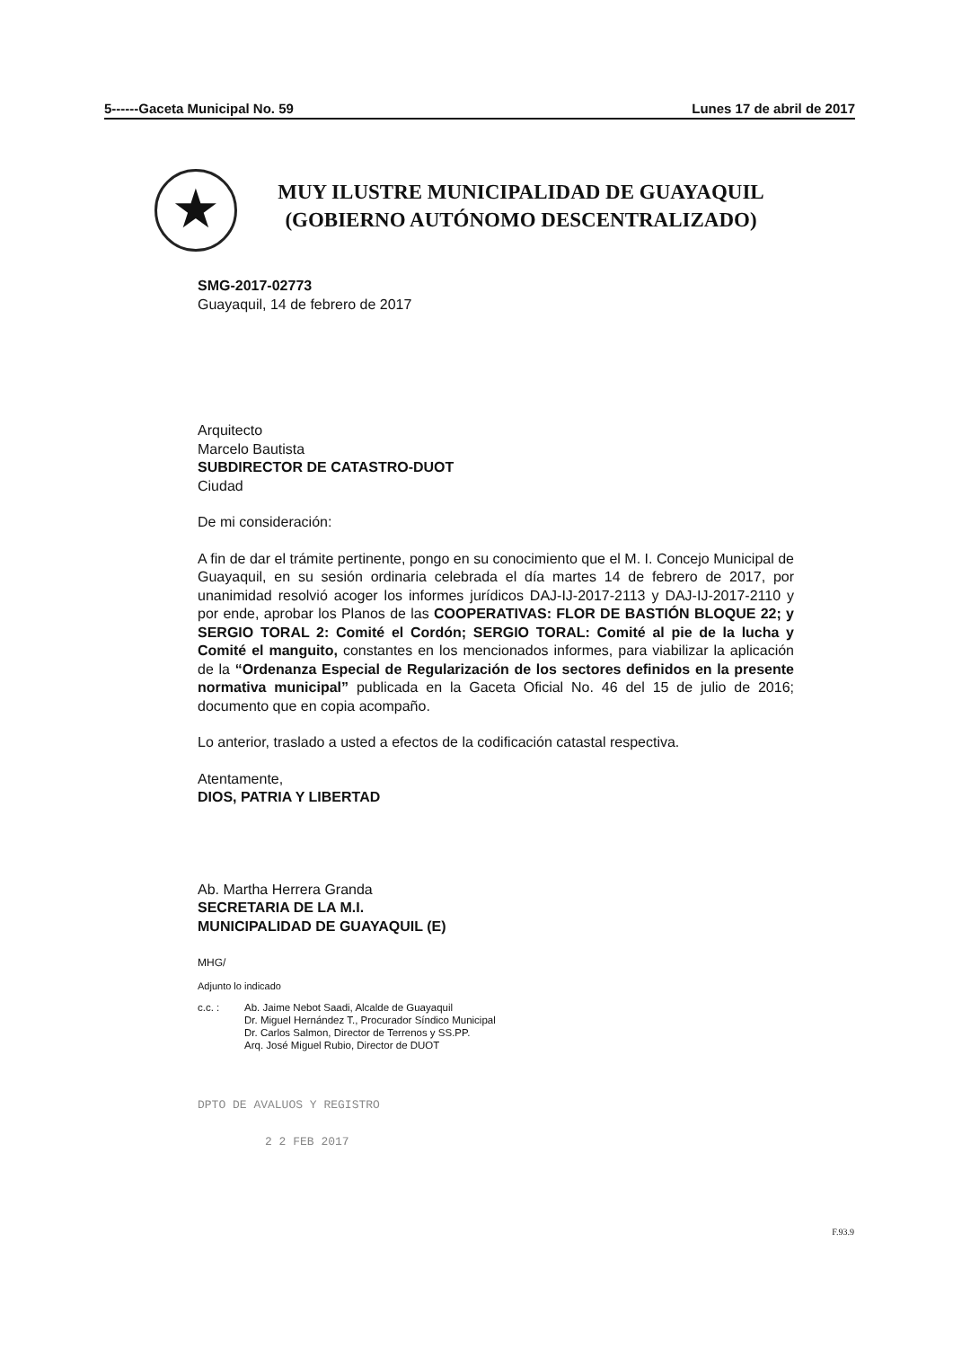5------Gaceta Municipal No. 59 Lunes 17 de abril de 2017
★
MUY ILUSTRE MUNICIPALIDAD DE GUAYAQUIL
(GOBIERNO AUTÓNOMO DESCENTRALIZADO)
SMG-2017-02773
Guayaquil, 14 de febrero de 2017
Arquitecto
Marcelo Bautista
SUBDIRECTOR DE CATASTRO-DUOT
Ciudad
De mi consideración:
A fin de dar el trámite pertinente, pongo en su conocimiento que el M. I. Concejo Municipal de Guayaquil, en su sesión ordinaria celebrada el día martes 14 de febrero de 2017, por unanimidad resolvió acoger los informes jurídicos DAJ-IJ-2017-2113 y DAJ-IJ-2017-2110 y por ende, aprobar los Planos de las COOPERATIVAS: FLOR DE BASTIÓN BLOQUE 22; y SERGIO TORAL 2: Comité el Cordón; SERGIO TORAL: Comité al pie de la lucha y Comité el manguito, constantes en los mencionados informes, para viabilizar la aplicación de la “Ordenanza Especial de Regularización de los sectores definidos en la presente normativa municipal” publicada en la Gaceta Oficial No. 46 del 15 de julio de 2016; documento que en copia acompaño.
Lo anterior, traslado a usted a efectos de la codificación catastal respectiva.
Atentamente,
DIOS, PATRIA Y LIBERTAD
Ab. Martha Herrera Granda
SECRETARIA DE LA M.I.
MUNICIPALIDAD DE GUAYAQUIL (E)
MHG/
Adjunto lo indicado
c.c. : Ab. Jaime Nebot Saadi, Alcalde de Guayaquil
Dr. Miguel Hernández T., Procurador Síndico Municipal
Dr. Carlos Salmon, Director de Terrenos y SS.PP.
Arq. José Miguel Rubio, Director de DUOT
DPTO DE AVALUOS Y REGISTRO
2 2 FEB 2017
F.93.9